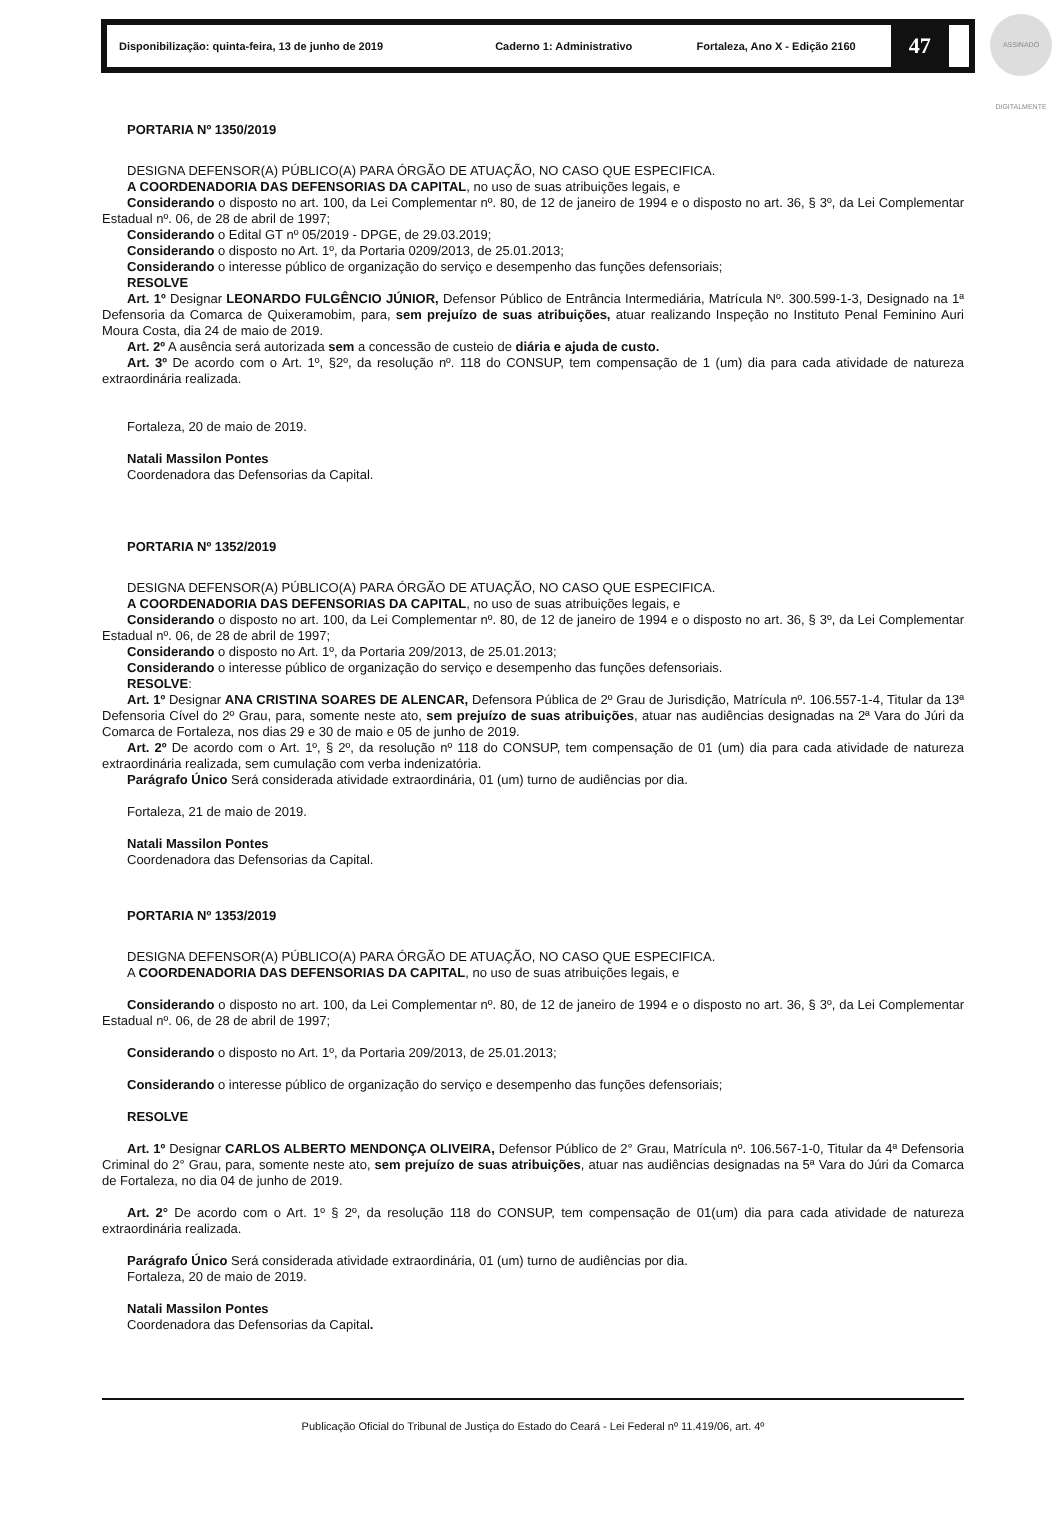Disponibilização: quinta-feira, 13 de junho de 2019 Caderno 1: Administrativo Fortaleza, Ano X - Edição 2160
47
ASSINADO DIGITALMENTE
PORTARIA Nº 1350/2019
DESIGNA DEFENSOR(A) PÚBLICO(A) PARA ÓRGÃO DE ATUAÇÃO, NO CASO QUE ESPECIFICA.
A COORDENADORIA DAS DEFENSORIAS DA CAPITAL, no uso de suas atribuições legais, e
Considerando o disposto no art. 100, da Lei Complementar nº. 80, de 12 de janeiro de 1994 e o disposto no art. 36, § 3º, da Lei Complementar Estadual nº. 06, de 28 de abril de 1997;
Considerando o Edital GT nº 05/2019 - DPGE, de 29.03.2019;
Considerando o disposto no Art. 1º, da Portaria 0209/2013, de 25.01.2013;
Considerando o interesse público de organização do serviço e desempenho das funções defensoriais;
RESOLVE
Art. 1º Designar LEONARDO FULGÊNCIO JÚNIOR, Defensor Público de Entrância Intermediária, Matrícula Nº. 300.599-1-3, Designado na 1ª Defensoria da Comarca de Quixeramobim, para, sem prejuízo de suas atribuições, atuar realizando Inspeção no Instituto Penal Feminino Auri Moura Costa, dia 24 de maio de 2019.
Art. 2º A ausência será autorizada sem a concessão de custeio de diária e ajuda de custo.
Art. 3º De acordo com o Art. 1º, §2º, da resolução nº. 118 do CONSUP, tem compensação de 1 (um) dia para cada atividade de natureza extraordinária realizada.
Fortaleza, 20 de maio de 2019.
Natali Massilon Pontes
Coordenadora das Defensorias da Capital.
PORTARIA Nº 1352/2019
DESIGNA DEFENSOR(A) PÚBLICO(A) PARA ÓRGÃO DE ATUAÇÃO, NO CASO QUE ESPECIFICA.
A COORDENADORIA DAS DEFENSORIAS DA CAPITAL, no uso de suas atribuições legais, e
Considerando o disposto no art. 100, da Lei Complementar nº. 80, de 12 de janeiro de 1994 e o disposto no art. 36, § 3º, da Lei Complementar Estadual nº. 06, de 28 de abril de 1997;
Considerando o disposto no Art. 1º, da Portaria 209/2013, de 25.01.2013;
Considerando o interesse público de organização do serviço e desempenho das funções defensoriais.
RESOLVE:
Art. 1º Designar ANA CRISTINA SOARES DE ALENCAR, Defensora Pública de 2º Grau de Jurisdição, Matrícula nº. 106.557-1-4, Titular da 13ª Defensoria Cível do 2º Grau, para, somente neste ato, sem prejuízo de suas atribuições, atuar nas audiências designadas na 2ª Vara do Júri da Comarca de Fortaleza, nos dias 29 e 30 de maio e 05 de junho de 2019.
Art. 2º De acordo com o Art. 1º, § 2º, da resolução nº 118 do CONSUP, tem compensação de 01 (um) dia para cada atividade de natureza extraordinária realizada, sem cumulação com verba indenizatória.
Parágrafo Único Será considerada atividade extraordinária, 01 (um) turno de audiências por dia.
Fortaleza, 21 de maio de 2019.
Natali Massilon Pontes
Coordenadora das Defensorias da Capital.
PORTARIA Nº 1353/2019
DESIGNA DEFENSOR(A) PÚBLICO(A) PARA ÓRGÃO DE ATUAÇÃO, NO CASO QUE ESPECIFICA.
A COORDENADORIA DAS DEFENSORIAS DA CAPITAL, no uso de suas atribuições legais, e
Considerando o disposto no art. 100, da Lei Complementar nº. 80, de 12 de janeiro de 1994 e o disposto no art. 36, § 3º, da Lei Complementar Estadual nº. 06, de 28 de abril de 1997;
Considerando o disposto no Art. 1º, da Portaria 209/2013, de 25.01.2013;
Considerando o interesse público de organização do serviço e desempenho das funções defensoriais;
RESOLVE
Art. 1º Designar CARLOS ALBERTO MENDONÇA OLIVEIRA, Defensor Público de 2° Grau, Matrícula nº. 106.567-1-0, Titular da 4ª Defensoria Criminal do 2° Grau, para, somente neste ato, sem prejuízo de suas atribuições, atuar nas audiências designadas na 5ª Vara do Júri da Comarca de Fortaleza, no dia 04 de junho de 2019.
Art. 2° De acordo com o Art. 1º § 2º, da resolução 118 do CONSUP, tem compensação de 01(um) dia para cada atividade de natureza extraordinária realizada.
Parágrafo Único Será considerada atividade extraordinária, 01 (um) turno de audiências por dia.
Fortaleza, 20 de maio de 2019.
Natali Massilon Pontes
Coordenadora das Defensorias da Capital.
Publicação Oficial do Tribunal de Justiça do Estado do Ceará - Lei Federal nº 11.419/06, art. 4º